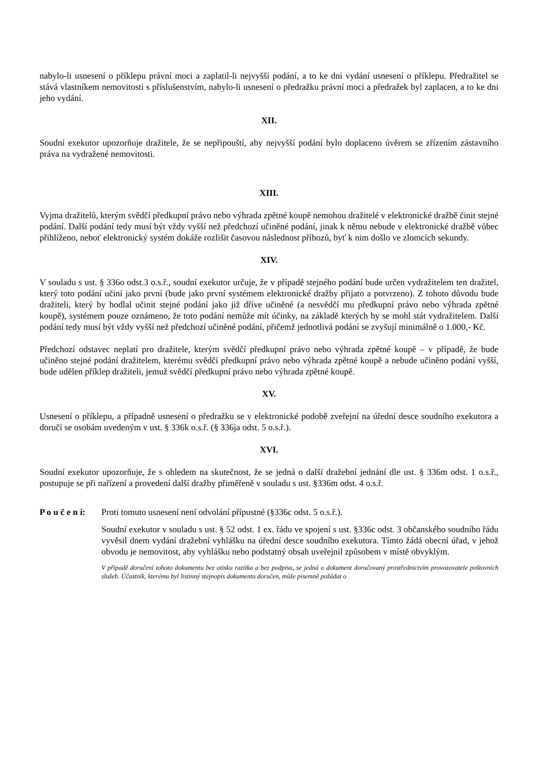nabylo-li usnesení o příklepu právní moci a zaplatil-li nejvyšší podání, a to ke dni vydání usnesení o příklepu. Předražitel se stává vlastníkem nemovitosti s příslušenstvím, nabylo-li usnesení o předražku právní moci a předražek byl zaplacen, a to ke dni jeho vydání.
XII.
Soudní exekutor upozorňuje dražitele, že se nepřipouští, aby nejvyšší podání bylo doplaceno úvěrem se zřízením zástavního práva na vydražené nemovitosti.
XIII.
Vyjma dražitelů, kterým svědčí předkupní právo nebo výhrada zpětné koupě nemohou dražitelé v elektronické dražbě činit stejné podání. Další podání tedy musí být vždy vyšší než předchozí učiněné podání, jinak k němu nebude v elektronické dražbě vůbec přihlíženo, neboť elektronický systém dokáže rozlišit časovou následnost příhozů, byť k nim došlo ve zlomcích sekundy.
XIV.
V souladu s ust. § 336o odst.3 o.s.ř., soudní exekutor určuje, že v případě stejného podání bude určen vydražitelem ten dražitel, který toto podání učiní jako první (bude jako první systémem elektronické dražby přijato a potvrzeno). Z tohoto důvodu bude dražiteli, který by hodlal učinit stejné podání jako již dříve učiněné (a nesvědčí mu předkupní právo nebo výhrada zpětné koupě), systémem pouze oznámeno, že toto podání nemůže mít účinky, na základě kterých by se mohl stát vydražitelem. Další podání tedy musí být vždy vyšší než předchozí učiněné podání, přičemž jednotlivá podání se zvyšují minimálně o 1.000,- Kč.
Předchozí odstavec neplatí pro dražitele, kterým svědčí předkupní právo nebo výhrada zpětné koupě – v případě, že bude učiněno stejné podání dražitelem, kterému svědčí předkupní právo nebo výhrada zpětné koupě a nebude učiněno podání vyšší, bude udělen příklep dražiteli, jemuž svědčí předkupní právo nebo výhrada zpětné koupě.
XV.
Usnesení o příklepu, a případně usnesení o předražku se v elektronické podobě zveřejní na úřední desce soudního exekutora a doručí se osobám uvedeným v ust. § 336k o.s.ř. (§ 336ja odst. 5 o.s.ř.).
XVI.
Soudní exekutor upozorňuje, že s ohledem na skutečnost, že se jedná o další dražební jednání dle ust. § 336m odst. 1 o.s.ř., postupuje se při nařízení a provedení další dražby přiměřeně v souladu s ust. §336m odst. 4 o.s.ř.
P o u č e n í:
Proti tomuto usnesení není odvolání přípustné (§336c odst. 5 o.s.ř.).
Soudní exekutor v souladu s ust. § 52 odst. 1 ex. řádu ve spojení s ust. §336c odst. 3 občanského soudního řádu vyvěsil dnem vydání dražební vyhlášku na úřední desce soudního exekutora. Tímto žádá obecní úřad, v jehož obvodu je nemovitost, aby vyhlášku nebo podstatný obsah uveřejnil způsobem v místě obvyklým.
V případě doručení tohoto dokumentu bez otisku razítka a bez podpisu, se jedná o dokument doručovaný prostřednictvím provozovatele poštovních služeb. Účastník, kterému byl listinný stejnopis dokumentu doručen, může písemně požádat o